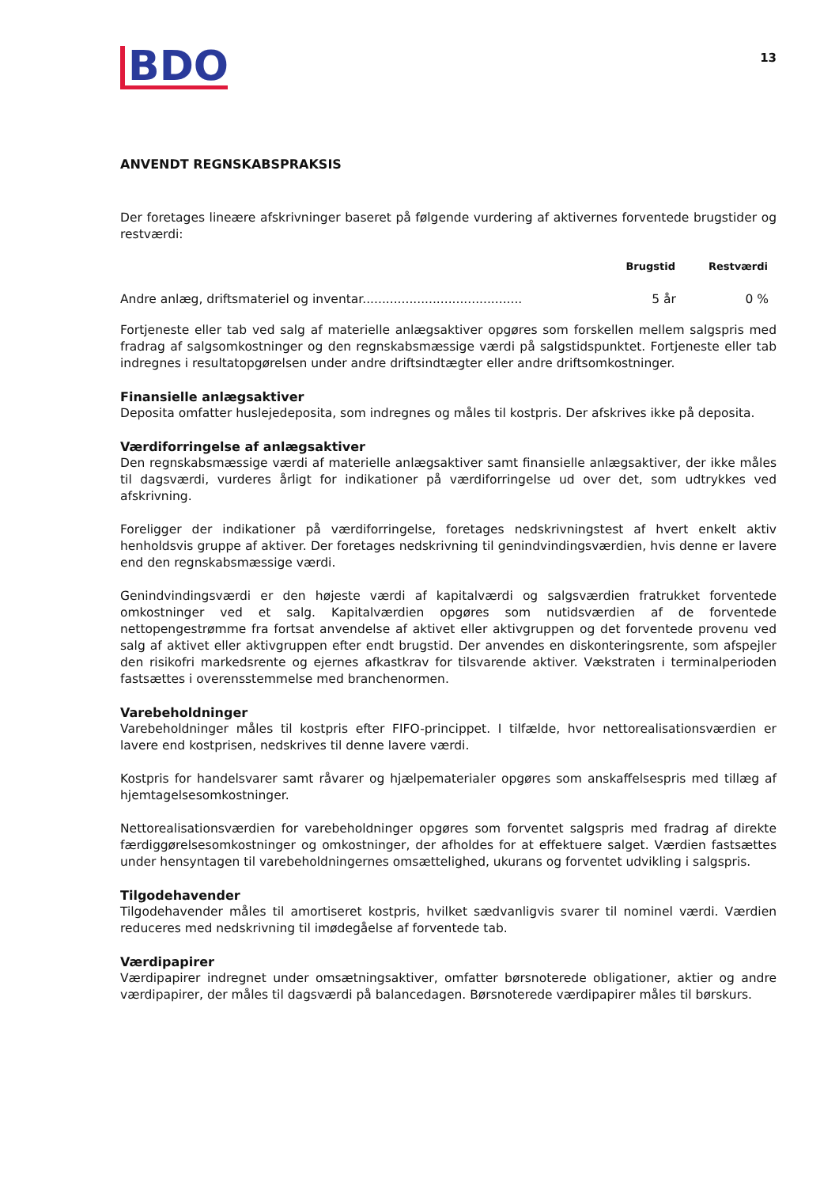BDO
13
ANVENDT REGNSKABSPRAKSIS
Der foretages lineære afskrivninger baseret på følgende vurdering af aktivernes forventede brugstider og restværdi:
| | Brugstid | Restværdi | |
| --- | --- | --- | --- |
| Andre anlæg, driftsmateriel og inventar......................................... | 5 år | 0 % | |
Fortjeneste eller tab ved salg af materielle anlægsaktiver opgøres som forskellen mellem salgspris med fradrag af salgsomkostninger og den regnskabsmæssige værdi på salgstidspunktet. Fortjeneste eller tab indregnes i resultatopgørelsen under andre driftsindtægter eller andre driftsomkostninger.
Finansielle anlægsaktiver
Deposita omfatter huslejedeposita, som indregnes og måles til kostpris. Der afskrives ikke på deposita.
Værdiforringelse af anlægsaktiver
Den regnskabsmæssige værdi af materielle anlægsaktiver samt finansielle anlægsaktiver, der ikke måles til dagsværdi, vurderes årligt for indikationer på værdiforringelse ud over det, som udtrykkes ved afskrivning.
Foreligger der indikationer på værdiforringelse, foretages nedskrivningstest af hvert enkelt aktiv henholdsvis gruppe af aktiver. Der foretages nedskrivning til genindvindingsværdien, hvis denne er lavere end den regnskabsmæssige værdi.
Genindvindingsværdi er den højeste værdi af kapitalværdi og salgsværdien fratrukket forventede omkostninger ved et salg. Kapitalværdien opgøres som nutidsværdien af de forventede nettopengestrømme fra fortsat anvendelse af aktivet eller aktivgruppen og det forventede provenu ved salg af aktivet eller aktivgruppen efter endt brugstid. Der anvendes en diskonteringsrente, som afspejler den risikofri markedsrente og ejernes afkastkrav for tilsvarende aktiver. Vækstraten i terminalperioden fastsættes i overensstemmelse med branchenormen.
Varebeholdninger
Varebeholdninger måles til kostpris efter FIFO-princippet. I tilfælde, hvor nettorealisationsværdien er lavere end kostprisen, nedskrives til denne lavere værdi.
Kostpris for handelsvarer samt råvarer og hjælpematerialer opgøres som anskaffelsespris med tillæg af hjemtagelsesomkostninger.
Nettorealisationsværdien for varebeholdninger opgøres som forventet salgspris med fradrag af direkte færdiggørelsesomkostninger og omkostninger, der afholdes for at effektuere salget. Værdien fastsættes under hensyntagen til varebeholdningernes omsættelighed, ukurans og forventet udvikling i salgspris.
Tilgodehavender
Tilgodehavender måles til amortiseret kostpris, hvilket sædvanligvis svarer til nominel værdi. Værdien reduceres med nedskrivning til imødegåelse af forventede tab.
Værdipapirer
Værdipapirer indregnet under omsætningsaktiver, omfatter børsnoterede obligationer, aktier og andre værdipapirer, der måles til dagsværdi på balancedagen. Børsnoterede værdipapirer måles til børskurs.